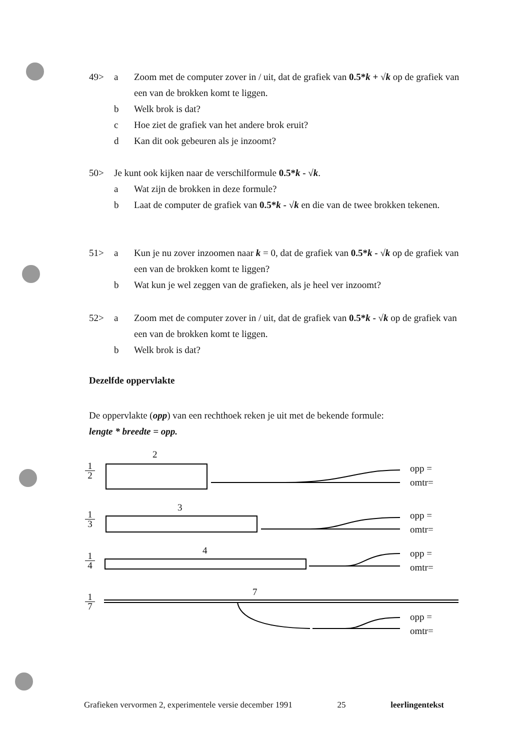49> a Zoom met de computer zover in / uit, dat de grafiek van 0.5*k + √k op de grafiek van een van de brokken komt te liggen.
b Welk brok is dat?
c Hoe ziet de grafiek van het andere brok eruit?
d Kan dit ook gebeuren als je inzoomt?
50> Je kunt ook kijken naar de verschilformule 0.5*k - √k.
a Wat zijn de brokken in deze formule?
b Laat de computer de grafiek van 0.5*k - √k en die van de twee brokken tekenen.
51> a Kun je nu zover inzoomen naar k = 0, dat de grafiek van 0.5*k - √k op de grafiek van een van de brokken komt te liggen?
b Wat kun je wel zeggen van de grafieken, als je heel ver inzoomt?
52> a Zoom met de computer zover in / uit, dat de grafiek van 0.5*k - √k op de grafiek van een van de brokken komt te liggen.
b Welk brok is dat?
Dezelfde oppervlakte
De oppervlakte (opp) van een rechthoek reken je uit met de bekende formule:
lengte * breedte = opp.
1 2
2
opp =
omtr=
1 3
3
opp =
omtr=
1 4
4
opp =
omtr=
1 7
7
opp =
omtr=
Grafieken vervormen 2, experimentele versie december 1991 25 leerlingentekst